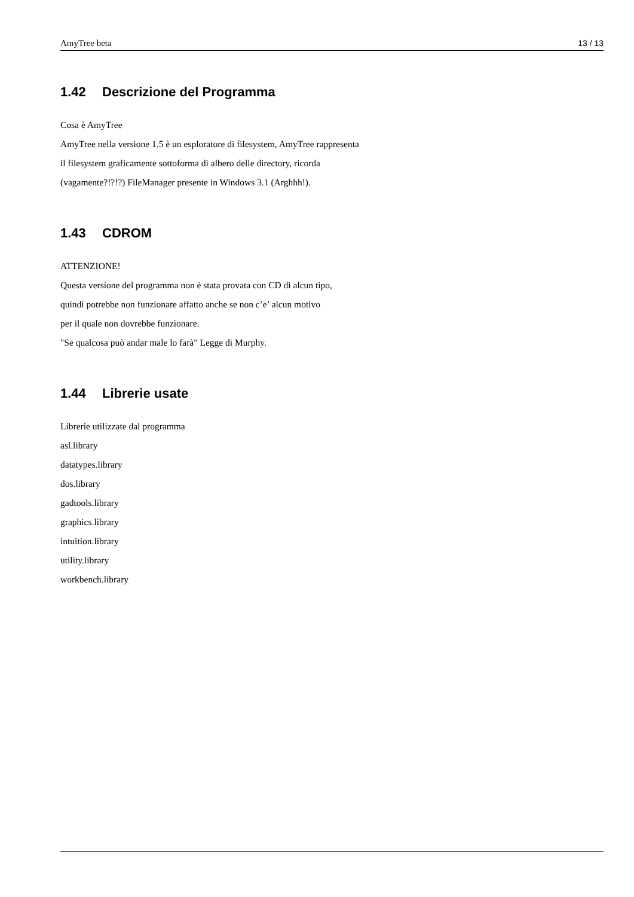AmyTree beta 13 / 13
1.42 Descrizione del Programma
Cosa è AmyTree
AmyTree nella versione 1.5 è un esploratore di filesystem, AmyTree rappresenta
il filesystem graficamente sottoforma di albero delle directory, ricorda
(vagamente?!?!?) FileManager presente in Windows 3.1 (Arghhh!).
1.43 CDROM
ATTENZIONE!
Questa versione del programma non è stata provata con CD di alcun tipo,
quindi potrebbe non funzionare affatto anche se non c’e’ alcun motivo
per il quale non dovrebbe funzionare.
"Se qualcosa può andar male lo farà" Legge di Murphy.
1.44 Librerie usate
Librerie utilizzate dal programma
asl.library
datatypes.library
dos.library
gadtools.library
graphics.library
intuition.library
utility.library
workbench.library